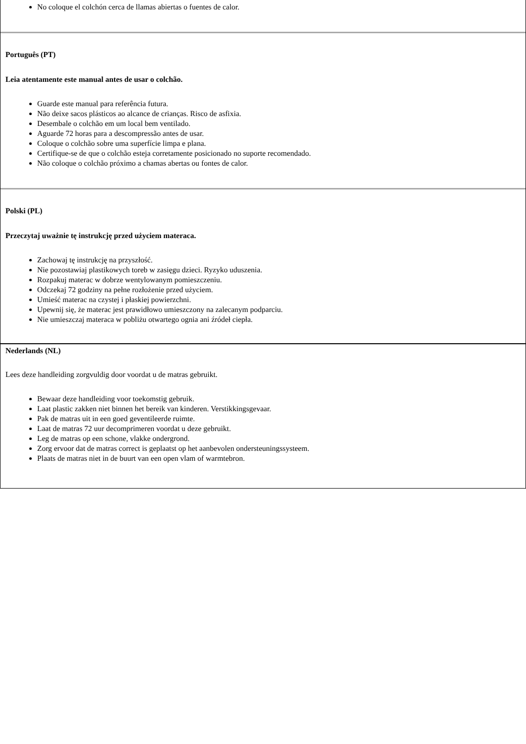No coloque el colchón cerca de llamas abiertas o fuentes de calor.
Português (PT)
Leia atentamente este manual antes de usar o colchão.
Guarde este manual para referência futura.
Não deixe sacos plásticos ao alcance de crianças. Risco de asfixia.
Desembale o colchão em um local bem ventilado.
Aguarde 72 horas para a descompressão antes de usar.
Coloque o colchão sobre uma superfície limpa e plana.
Certifique-se de que o colchão esteja corretamente posicionado no suporte recomendado.
Não coloque o colchão próximo a chamas abertas ou fontes de calor.
Polski (PL)
Przeczytaj uważnie tę instrukcję przed użyciem materaca.
Zachowaj tę instrukcję na przyszłość.
Nie pozostawiaj plastikowych toreb w zasięgu dzieci. Ryzyko uduszenia.
Rozpakuj materac w dobrze wentylowanym pomieszczeniu.
Odczekaj 72 godziny na pełne rozłożenie przed użyciem.
Umieść materac na czystej i płaskiej powierzchni.
Upewnij się, że materac jest prawidłowo umieszczony na zalecanym podparciu.
Nie umieszczaj materaca w pobliżu otwartego ognia ani źródeł ciepła.
Nederlands (NL)
Lees deze handleiding zorgvuldig door voordat u de matras gebruikt.
Bewaar deze handleiding voor toekomstig gebruik.
Laat plastic zakken niet binnen het bereik van kinderen. Verstikkingsgevaar.
Pak de matras uit in een goed geventileerde ruimte.
Laat de matras 72 uur decomprimeren voordat u deze gebruikt.
Leg de matras op een schone, vlakke ondergrond.
Zorg ervoor dat de matras correct is geplaatst op het aanbevolen ondersteuningssysteem.
Plaats de matras niet in de buurt van een open vlam of warmtebron.